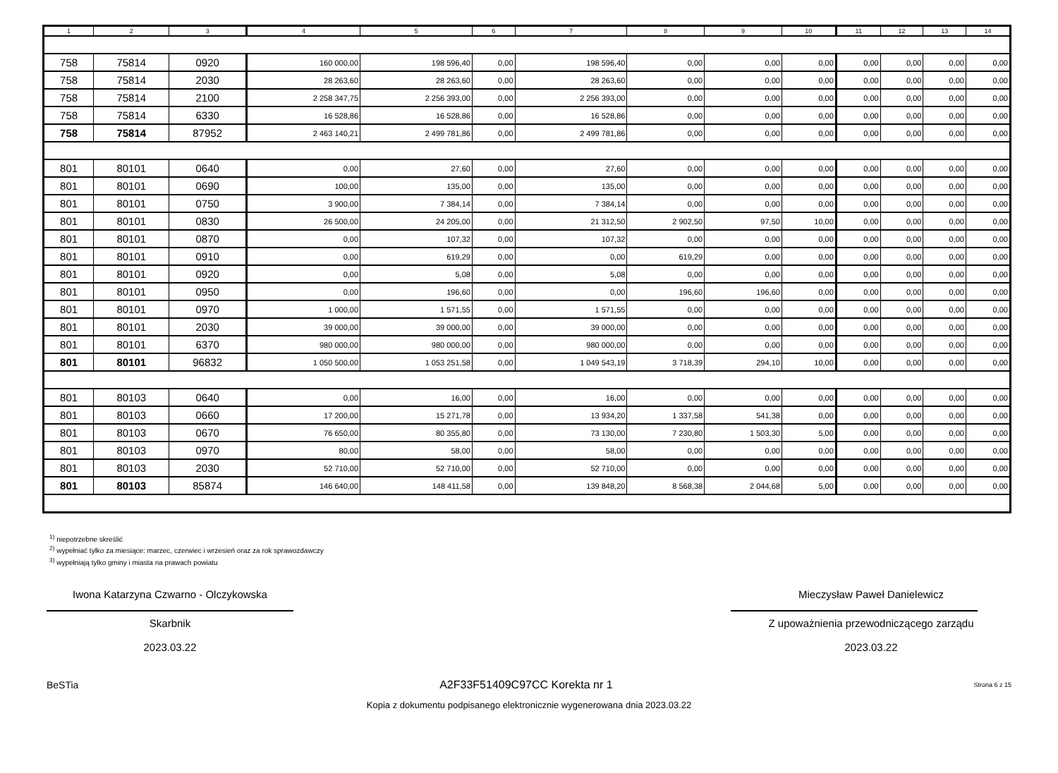| 1 | 2 | 3 | 4 | 5 | 6 | 7 | 8 | 9 | 10 | 11 | 12 | 13 | 14 |
| --- | --- | --- | --- | --- | --- | --- | --- | --- | --- | --- | --- | --- | --- |
| 758 | 75814 | 0920 | 160 000,00 | 198 596,40 | 0,00 | 198 596,40 | 0,00 | 0,00 | 0,00 | 0,00 | 0,00 | 0,00 | 0,00 |
| 758 | 75814 | 2030 | 28 263,60 | 28 263,60 | 0,00 | 28 263,60 | 0,00 | 0,00 | 0,00 | 0,00 | 0,00 | 0,00 | 0,00 |
| 758 | 75814 | 2100 | 2 258 347,75 | 2 256 393,00 | 0,00 | 2 256 393,00 | 0,00 | 0,00 | 0,00 | 0,00 | 0,00 | 0,00 | 0,00 |
| 758 | 75814 | 6330 | 16 528,86 | 16 528,86 | 0,00 | 16 528,86 | 0,00 | 0,00 | 0,00 | 0,00 | 0,00 | 0,00 | 0,00 |
| 758 | 75814 | 87952 | 2 463 140,21 | 2 499 781,86 | 0,00 | 2 499 781,86 | 0,00 | 0,00 | 0,00 | 0,00 | 0,00 | 0,00 | 0,00 |
| 801 | 80101 | 0640 | 0,00 | 27,60 | 0,00 | 27,60 | 0,00 | 0,00 | 0,00 | 0,00 | 0,00 | 0,00 | 0,00 |
| 801 | 80101 | 0690 | 100,00 | 135,00 | 0,00 | 135,00 | 0,00 | 0,00 | 0,00 | 0,00 | 0,00 | 0,00 | 0,00 |
| 801 | 80101 | 0750 | 3 900,00 | 7 384,14 | 0,00 | 7 384,14 | 0,00 | 0,00 | 0,00 | 0,00 | 0,00 | 0,00 | 0,00 |
| 801 | 80101 | 0830 | 26 500,00 | 24 205,00 | 0,00 | 21 312,50 | 2 902,50 | 97,50 | 10,00 | 0,00 | 0,00 | 0,00 | 0,00 |
| 801 | 80101 | 0870 | 0,00 | 107,32 | 0,00 | 107,32 | 0,00 | 0,00 | 0,00 | 0,00 | 0,00 | 0,00 | 0,00 |
| 801 | 80101 | 0910 | 0,00 | 619,29 | 0,00 | 0,00 | 619,29 | 0,00 | 0,00 | 0,00 | 0,00 | 0,00 | 0,00 |
| 801 | 80101 | 0920 | 0,00 | 5,08 | 0,00 | 5,08 | 0,00 | 0,00 | 0,00 | 0,00 | 0,00 | 0,00 | 0,00 |
| 801 | 80101 | 0950 | 0,00 | 196,60 | 0,00 | 0,00 | 196,60 | 196,60 | 0,00 | 0,00 | 0,00 | 0,00 | 0,00 |
| 801 | 80101 | 0970 | 1 000,00 | 1 571,55 | 0,00 | 1 571,55 | 0,00 | 0,00 | 0,00 | 0,00 | 0,00 | 0,00 | 0,00 |
| 801 | 80101 | 2030 | 39 000,00 | 39 000,00 | 0,00 | 39 000,00 | 0,00 | 0,00 | 0,00 | 0,00 | 0,00 | 0,00 | 0,00 |
| 801 | 80101 | 6370 | 980 000,00 | 980 000,00 | 0,00 | 980 000,00 | 0,00 | 0,00 | 0,00 | 0,00 | 0,00 | 0,00 | 0,00 |
| 801 | 80101 | 96832 | 1 050 500,00 | 1 053 251,58 | 0,00 | 1 049 543,19 | 3 718,39 | 294,10 | 10,00 | 0,00 | 0,00 | 0,00 | 0,00 |
| 801 | 80103 | 0640 | 0,00 | 16,00 | 0,00 | 16,00 | 0,00 | 0,00 | 0,00 | 0,00 | 0,00 | 0,00 | 0,00 |
| 801 | 80103 | 0660 | 17 200,00 | 15 271,78 | 0,00 | 13 934,20 | 1 337,58 | 541,38 | 0,00 | 0,00 | 0,00 | 0,00 | 0,00 |
| 801 | 80103 | 0670 | 76 650,00 | 80 355,80 | 0,00 | 73 130,00 | 7 230,80 | 1 503,30 | 5,00 | 0,00 | 0,00 | 0,00 | 0,00 |
| 801 | 80103 | 0970 | 80,00 | 58,00 | 0,00 | 58,00 | 0,00 | 0,00 | 0,00 | 0,00 | 0,00 | 0,00 | 0,00 |
| 801 | 80103 | 2030 | 52 710,00 | 52 710,00 | 0,00 | 52 710,00 | 0,00 | 0,00 | 0,00 | 0,00 | 0,00 | 0,00 | 0,00 |
| 801 | 80103 | 85874 | 146 640,00 | 148 411,58 | 0,00 | 139 848,20 | 8 568,38 | 2 044,68 | 5,00 | 0,00 | 0,00 | 0,00 | 0,00 |
<sup>1)</sup> niepotrzebne skreślić
<sup>2)</sup> wypełniać tylko za miesiące: marzec, czerwiec i wrzesień oraz za rok sprawozdawczy
<sup>3)</sup> wypełniają tylko gminy i miasta na prawach powiatu
Iwona Katarzyna Czwarno - Olczykowska
Skarbnik
2023.03.22
Mieczysław Paweł Danielewicz
Z upoważnienia przewodniczącego zarządu
2023.03.22
BeSTia A2F33F51409C97CC Korekta nr 1 Strona 6 z 15
Kopia z dokumentu podpisanego elektronicznie wygenerowana dnia 2023.03.22